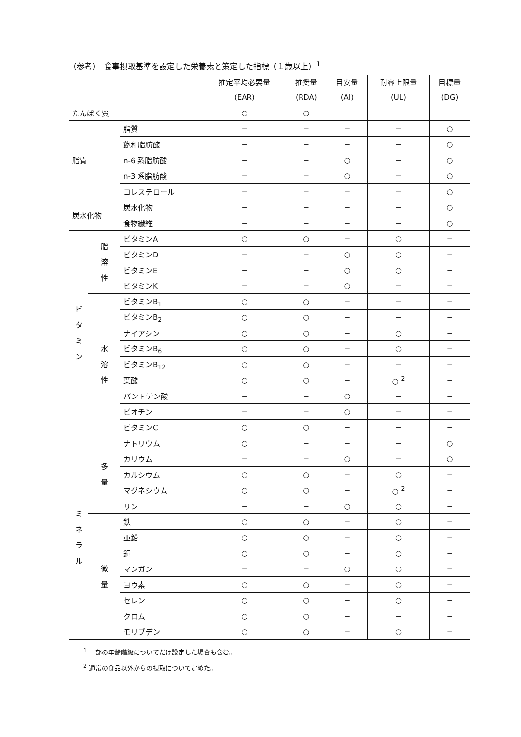（参考）　食事摂取基準を設定した栄養素と策定した指標（１歳以上）<sup>1</sup>
| | | | 推定平均必要量 (EAR) | 推奨量 (RDA) | 目安量 (AI) | 耐容上限量 (UL) | 目標量 (DG) |
| --- | --- | --- | --- | --- | --- | --- | --- |
| たんぱく質 | | | ○ | ○ | − | − | − |
| 脂質 | | 脂質 | − | − | − | − | ○ |
| | | 飽和脂肪酸 | − | − | − | − | ○ |
| | | n-6 系脂肪酸 | − | − | ○ | − | ○ |
| | | n-3 系脂肪酸 | − | − | ○ | − | ○ |
| | | コレステロール | − | − | − | − | ○ |
| 炭水化物 | | 炭水化物 | − | − | − | − | ○ |
| | | 食物繊維 | − | − | − | − | ○ |
| ビ タ ミ ン | 脂 溶 性 | ビタミンA | ○ | ○ | − | ○ | − |
| | | ビタミンD | − | − | ○ | ○ | − |
| | | ビタミンE | − | − | ○ | ○ | − |
| | | ビタミンK | − | − | ○ | − | − |
| | 水 溶 性 | ビタミンB<sub>1</sub> | ○ | ○ | − | − | − |
| | | ビタミンB<sub>2</sub> | ○ | ○ | − | − | − |
| | | ナイアシン | ○ | ○ | − | ○ | − |
| | | ビタミンB<sub>6</sub> | ○ | ○ | − | ○ | − |
| | | ビタミンB<sub>12</sub> | ○ | ○ | − | − | − |
| | | 葉酸 | ○ | ○ | − | ○ <sup>2</sup> | − |
| | | パントテン酸 | − | − | ○ | − | − |
| | | ビオチン | − | − | ○ | − | − |
| | | ビタミンC | ○ | ○ | − | − | − |
| ミ ネ ラ ル | 多 量 | ナトリウム | ○ | − | − | − | ○ |
| | | カリウム | − | − | ○ | − | ○ |
| | | カルシウム | ○ | ○ | − | ○ | − |
| | | マグネシウム | ○ | ○ | − | ○ <sup>2</sup> | − |
| | | リン | − | − | ○ | ○ | − |
| | 微 量 | 鉄 | ○ | ○ | − | ○ | − |
| | | 亜鉛 | ○ | ○ | − | ○ | − |
| | | 銅 | ○ | ○ | − | ○ | − |
| | | マンガン | − | − | ○ | ○ | − |
| | | ヨウ素 | ○ | ○ | − | ○ | − |
| | | セレン | ○ | ○ | − | ○ | − |
| | | クロム | ○ | ○ | − | − | − |
| | | モリブデン | ○ | ○ | − | ○ | − |
<sup>1</sup> 一部の年齢階級についてだけ設定した場合も含む。
<sup>2</sup> 通常の食品以外からの摂取について定めた。